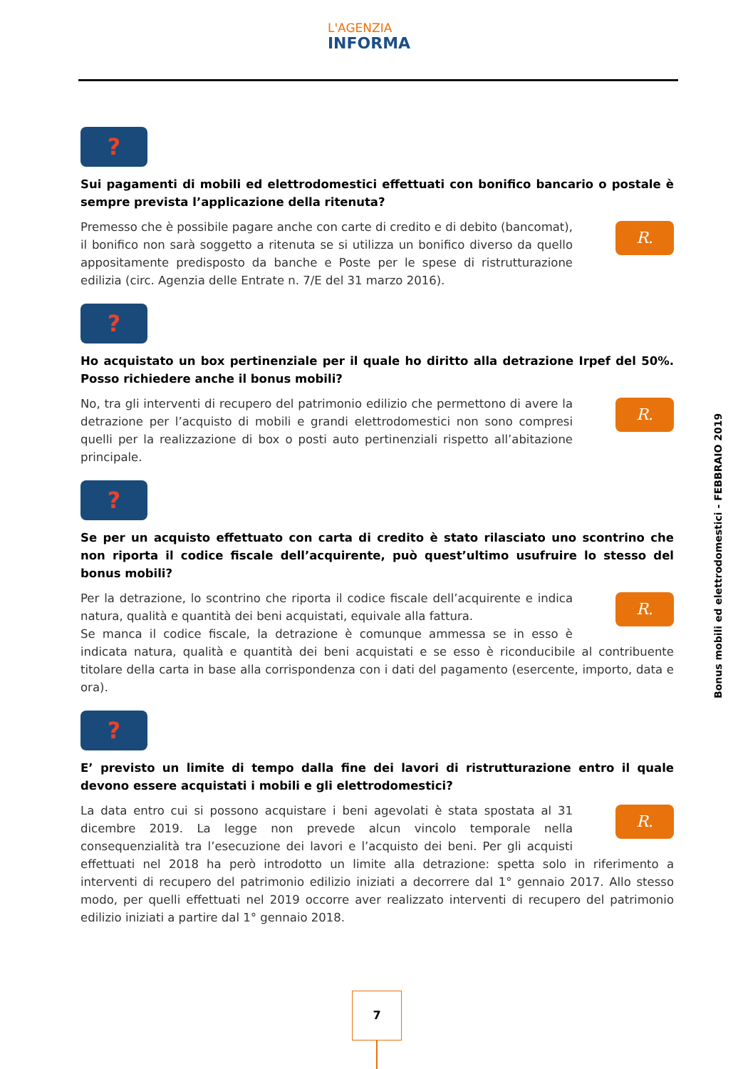L'AGENZIA
INFORMA
?
Sui pagamenti di mobili ed elettrodomestici effettuati con bonifico bancario o postale è sempre prevista l’applicazione della ritenuta?
R. Premesso che è possibile pagare anche con carte di credito e di debito (bancomat), il bonifico non sarà soggetto a ritenuta se si utilizza un bonifico diverso da quello appositamente predisposto da banche e Poste per le spese di ristrutturazione edilizia (circ. Agenzia delle Entrate n. 7/E del 31 marzo 2016).
?
Ho acquistato un box pertinenziale per il quale ho diritto alla detrazione Irpef del 50%. Posso richiedere anche il bonus mobili?
R. No, tra gli interventi di recupero del patrimonio edilizio che permettono di avere la detrazione per l’acquisto di mobili e grandi elettrodomestici non sono compresi quelli per la realizzazione di box o posti auto pertinenziali rispetto all’abitazione principale.
?
Se per un acquisto effettuato con carta di credito è stato rilasciato uno scontrino che non riporta il codice fiscale dell’acquirente, può quest’ultimo usufruire lo stesso del bonus mobili?
R. Per la detrazione, lo scontrino che riporta il codice fiscale dell’acquirente e indica natura, qualità e quantità dei beni acquistati, equivale alla fattura.
Se manca il codice fiscale, la detrazione è comunque ammessa se in esso è indicata natura, qualità e quantità dei beni acquistati e se esso è riconducibile al contribuente titolare della carta in base alla corrispondenza con i dati del pagamento (esercente, importo, data e ora).
?
E’ previsto un limite di tempo dalla fine dei lavori di ristrutturazione entro il quale devono essere acquistati i mobili e gli elettrodomestici?
R. La data entro cui si possono acquistare i beni agevolati è stata spostata al 31 dicembre 2019. La legge non prevede alcun vincolo temporale nella consequenzialità tra l’esecuzione dei lavori e l’acquisto dei beni. Per gli acquisti effettuati nel 2018 ha però introdotto un limite alla detrazione: spetta solo in riferimento a interventi di recupero del patrimonio edilizio iniziati a decorrere dal 1° gennaio 2017. Allo stesso modo, per quelli effettuati nel 2019 occorre aver realizzato interventi di recupero del patrimonio edilizio iniziati a partire dal 1° gennaio 2018.
Bonus mobili ed elettrodomestici - FEBBRAIO 2019
7